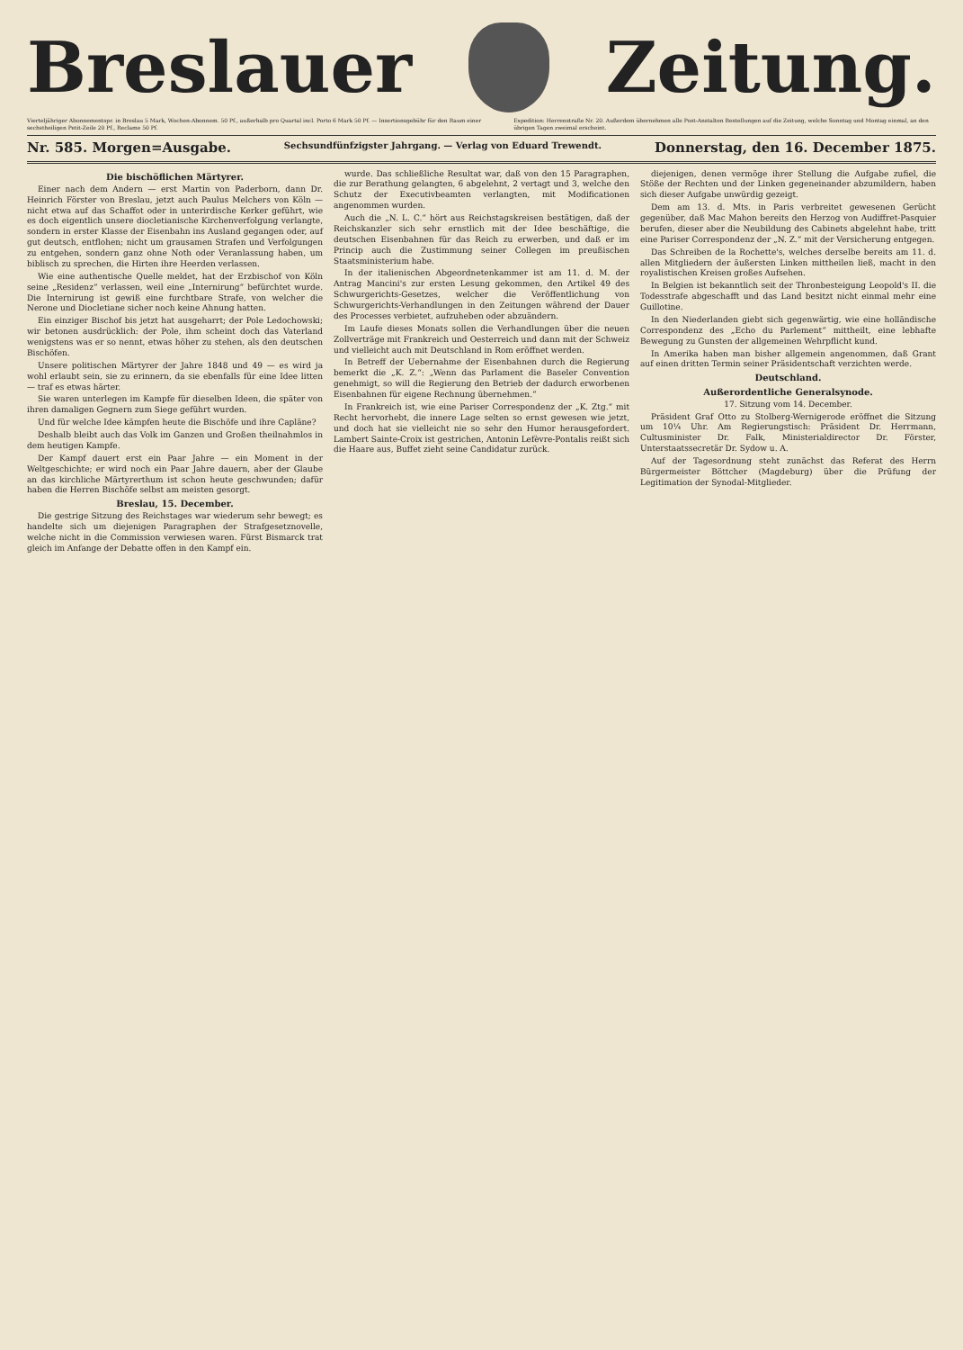Breslauer Zeitung.
Vierteljähriger Abonnementspr. in Breslau 5 Mark, Wochen-Abonnem. 50 Pf., außerhalb pro Quartal incl. Porto 6 Mark 50 Pf. — Insertionsgebühr für den Raum einer sechstheiligen Petit-Zeile 20 Pf., Reclame 50 Pf. Expedition: Herrenstraße Nr. 20. Außerdem übernehmen alle Post-Anstalten Bestellungen auf die Zeitung, welche Sonntag und Montag einmal, an den übrigen Tagen zweimal erscheint.
Nr. 585. Morgen=Ausgabe. Sechsundfünfzigster Jahrgang. — Verlag von Eduard Trewendt. Donnerstag, den 16. December 1875.
Die bischöflichen Märtyrer.
Einer nach dem Andern — erst Martin von Paderborn, dann Dr. Heinrich Förster von Breslau, jetzt auch Paulus Melchers von Köln — nicht etwa auf das Schaffot oder in unterirdische Kerker geführt, wie es doch eigentlich unsere diocletianische Kirchenverfolgung verlangte, sondern in erster Klasse der Eisenbahn ins Ausland gegangen oder, auf gut deutsch, entflohen; nicht um grausamen Strafen und Verfolgungen zu entgehen, sondern ganz ohne Noth oder Veranlassung haben, um biblisch zu sprechen, die Hirten ihre Heerden verlassen.
Wie eine authentische Quelle meldet, hat der Erzbischof von Köln seine „Residenz“ verlassen, weil eine „Internirung“ befürchtet wurde. Die Internirung ist gewiß eine furchtbare Strafe, von welcher die Nerone und Diocletiane sicher noch keine Ahnung hatten.
Ein einziger Bischof bis jetzt hat ausgeharrt; der Pole Ledochowski; wir betonen ausdrücklich: der Pole, ihm scheint doch das Vaterland wenigstens was er so nennt, etwas höher zu stehen, als den deutschen Bischöfen.
Unsere politischen Märtyrer der Jahre 1848 und 49 — es wird ja wohl erlaubt sein, sie zu erinnern, da sie ebenfalls für eine Idee litten — traf es etwas härter.
Sie waren unterlegen im Kampfe für dieselben Ideen, die später von ihren damaligen Gegnern zum Siege geführt wurden.
Und für welche Idee kämpfen heute die Bischöfe und ihre Capläne?
Deshalb bleibt auch das Volk im Ganzen und Großen theilnahmlos in dem heutigen Kampfe.
Der Kampf dauert erst ein Paar Jahre — ein Moment in der Weltgeschichte; er wird noch ein Paar Jahre dauern, aber der Glaube an das kirchliche Märtyrerthum ist schon heute geschwunden; dafür haben die Herren Bischöfe selbst am meisten gesorgt.
Breslau, 15. December.
Die gestrige Sitzung des Reichstages war wiederum sehr bewegt; es handelte sich um diejenigen Paragraphen der Strafgesetznovelle, welche nicht in die Commission verwiesen waren. Fürst Bismarck trat gleich im Anfange der Debatte offen in den Kampf ein.
wurde. Das schließliche Resultat war, daß von den 15 Paragraphen, die zur Berathung gelangten, 6 abgelehnt, 2 vertagt und 3, welche den Schutz der Executivbeamten verlangten, mit Modificationen angenommen wurden.
Auch die „N. L. C.“ hört aus Reichstagskreisen bestätigen, daß der Reichskanzler sich sehr ernstlich mit der Idee beschäftige, die deutschen Eisenbahnen für das Reich zu erwerben, und daß er im Princip auch die Zustimmung seiner Collegen im preußischen Staatsministerium habe.
In der italienischen Abgeordnetenkammer ist am 11. d. M. der Antrag Mancini's zur ersten Lesung gekommen, den Artikel 49 des Schwurgerichts-Gesetzes, welcher die Veröffentlichung von Schwurgerichts-Verhandlungen in den Zeitungen während der Dauer des Processes verbietet, aufzuheben oder abzuändern.
Im Laufe dieses Monats sollen die Verhandlungen über die neuen Zollverträge mit Frankreich und Oesterreich und dann mit der Schweiz und vielleicht auch mit Deutschland in Rom eröffnet werden.
In Betreff der Uebernahme der Eisenbahnen durch die Regierung bemerkt die „K. Z.“: „Wenn das Parlament die Baseler Convention genehmigt, so will die Regierung den Betrieb der dadurch erworbenen Eisenbahnen für eigene Rechnung übernehmen.“
In Frankreich ist, wie eine Pariser Correspondenz der „K. Ztg.“ mit Recht hervorhebt, die innere Lage selten so ernst gewesen wie jetzt, und doch hat sie vielleicht nie so sehr den Humor herausgefordert. Lambert Sainte-Croix ist gestrichen, Antonin Lefèvre-Pontalis reißt sich die Haare aus, Buffet zieht seine Candidatur zurück.
diejenigen, denen vermöge ihrer Stellung die Aufgabe zufiel, die Stöße der Rechten und der Linken gegeneinander abzumildern, haben sich dieser Aufgabe unwürdig gezeigt.
Dem am 13. d. Mts. in Paris verbreitet gewesenen Gerücht gegenüber, daß Mac Mahon bereits den Herzog von Audiffret-Pasquier berufen, dieser aber die Neubildung des Cabinets abgelehnt habe, tritt eine Pariser Correspondenz der „N. Z.“ mit der Versicherung entgegen.
Das Schreiben de la Rochette's, welches derselbe bereits am 11. d. allen Mitgliedern der äußersten Linken mittheilen ließ, macht in den royalistischen Kreisen großes Aufsehen.
In Belgien ist bekanntlich seit der Thronbesteigung Leopold's II. die Todesstrafe abgeschafft und das Land besitzt nicht einmal mehr eine Guillotine.
In den Niederlanden giebt sich gegenwärtig, wie eine holländische Correspondenz des „Echo du Parlement“ mittheilt, eine lebhafte Bewegung zu Gunsten der allgemeinen Wehrpflicht kund.
In Amerika haben man bisher allgemein angenommen, daß Grant auf einen dritten Termin seiner Präsidentschaft verzichten werde.
Deutschland.
Außerordentliche Generalsynode.
17. Sitzung vom 14. December.
Präsident Graf Otto zu Stolberg-Wernigerode eröffnet die Sitzung um 10¼ Uhr. Am Regierungstisch: Präsident Dr. Herrmann, Cultusminister Dr. Falk, Ministerialdirector Dr. Förster, Unterstaatssecretär Dr. Sydow u. A.
Auf der Tagesordnung steht zunächst das Referat des Herrn Bürgermeister Böttcher (Magdeburg) über die Prüfung der Legitimation der Synodal-Mitglieder.